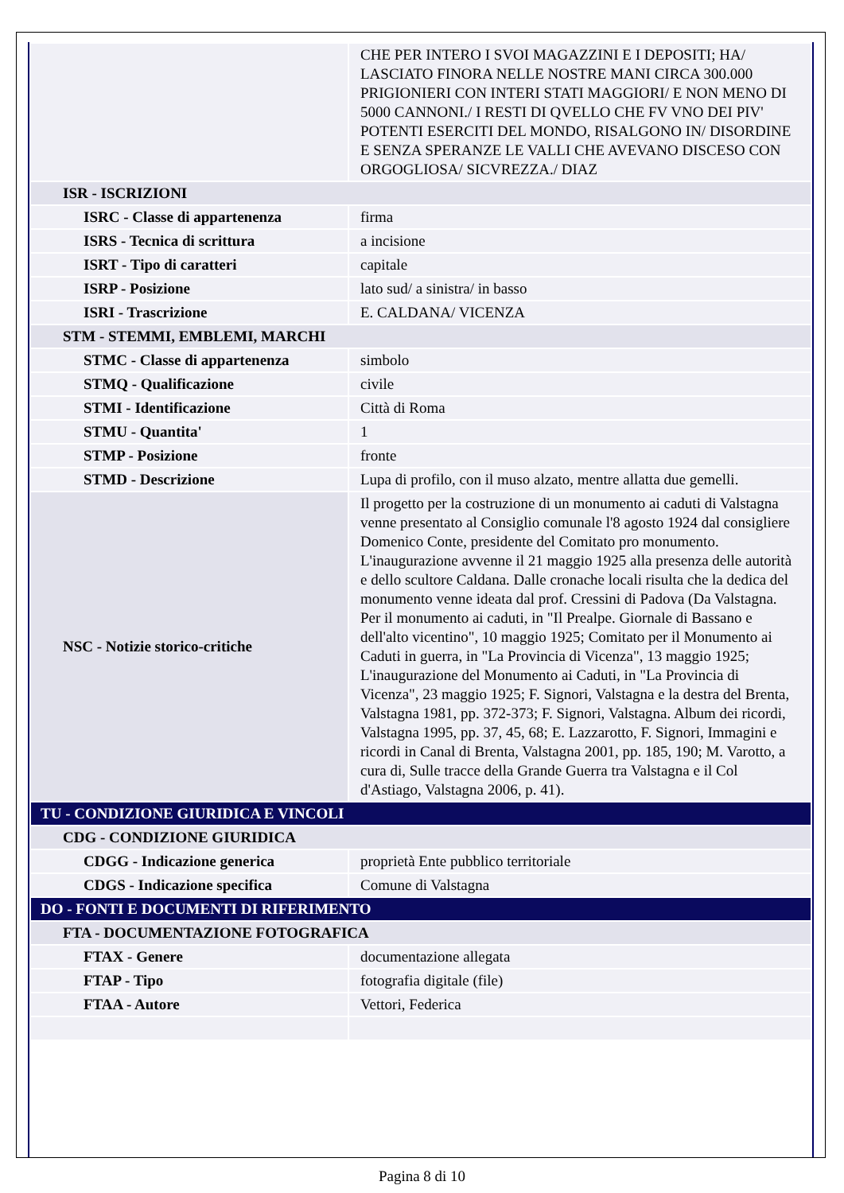| | CHE PER INTERO I SVOI MAGAZZINI E I DEPOSITI; HA/ LASCIATO FINORA NELLE NOSTRE MANI CIRCA 300.000 PRIGIONIERI CON INTERI STATI MAGGIORI/ E NON MENO DI 5000 CANNONI./ I RESTI DI QVELLO CHE FV VNO DEI PIV' POTENTI ESERCITI DEL MONDO, RISALGONO IN/ DISORDINE E SENZA SPERANZE LE VALLI CHE AVEVANO DISCESO CON ORGOGLIOSA/ SICVREZZA./ DIAZ |
| ISR - ISCRIZIONI | |
| ISRC - Classe di appartenenza | firma |
| ISRS - Tecnica di scrittura | a incisione |
| ISRT - Tipo di caratteri | capitale |
| ISRP - Posizione | lato sud/ a sinistra/ in basso |
| ISRI - Trascrizione | E. CALDANA/ VICENZA |
| STM - STEMMI, EMBLEMI, MARCHI | |
| STMC - Classe di appartenenza | simbolo |
| STMQ - Qualificazione | civile |
| STMI - Identificazione | Città di Roma |
| STMU - Quantita' | 1 |
| STMP - Posizione | fronte |
| STMD - Descrizione | Lupa di profilo, con il muso alzato, mentre allatta due gemelli. |
| NSC - Notizie storico-critiche | Il progetto per la costruzione di un monumento ai caduti di Valstagna venne presentato al Consiglio comunale l'8 agosto 1924 dal consigliere Domenico Conte, presidente del Comitato pro monumento. L'inaugurazione avvenne il 21 maggio 1925 alla presenza delle autorità e dello scultore Caldana. Dalle cronache locali risulta che la dedica del monumento venne ideata dal prof. Cressini di Padova (Da Valstagna. Per il monumento ai caduti, in "Il Prealpe. Giornale di Bassano e dell'alto vicentino", 10 maggio 1925; Comitato per il Monumento ai Caduti in guerra, in "La Provincia di Vicenza", 13 maggio 1925; L'inaugurazione del Monumento ai Caduti, in "La Provincia di Vicenza", 23 maggio 1925; F. Signori, Valstagna e la destra del Brenta, Valstagna 1981, pp. 372-373; F. Signori, Valstagna. Album dei ricordi, Valstagna 1995, pp. 37, 45, 68; E. Lazzarotto, F. Signori, Immagini e ricordi in Canal di Brenta, Valstagna 2001, pp. 185, 190; M. Varotto, a cura di, Sulle tracce della Grande Guerra tra Valstagna e il Col d'Astiago, Valstagna 2006, p. 41). |
| TU - CONDIZIONE GIURIDICA E VINCOLI | |
| CDG - CONDIZIONE GIURIDICA | |
| CDGG - Indicazione generica | proprietà Ente pubblico territoriale |
| CDGS - Indicazione specifica | Comune di Valstagna |
| DO - FONTI E DOCUMENTI DI RIFERIMENTO | |
| FTA - DOCUMENTAZIONE FOTOGRAFICA | |
| FTAX - Genere | documentazione allegata |
| FTAP - Tipo | fotografia digitale (file) |
| FTAA - Autore | Vettori, Federica |
Pagina 8 di 10